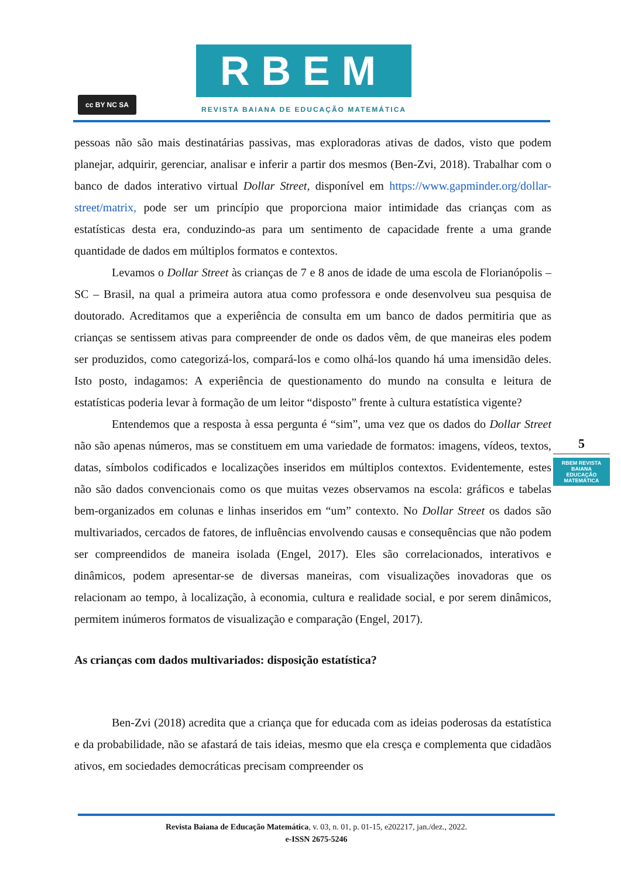cc BY NC SA
RBEM
REVISTA BAIANA DE EDUCAÇÃO MATEMÁTICA
pessoas não são mais destinatárias passivas, mas exploradoras ativas de dados, visto que podem planejar, adquirir, gerenciar, analisar e inferir a partir dos mesmos (Ben-Zvi, 2018). Trabalhar com o banco de dados interativo virtual Dollar Street, disponível em https://www.gapminder.org/dollar-street/matrix, pode ser um princípio que proporciona maior intimidade das crianças com as estatísticas desta era, conduzindo-as para um sentimento de capacidade frente a uma grande quantidade de dados em múltiplos formatos e contextos.
Levamos o Dollar Street às crianças de 7 e 8 anos de idade de uma escola de Florianópolis – SC – Brasil, na qual a primeira autora atua como professora e onde desenvolveu sua pesquisa de doutorado. Acreditamos que a experiência de consulta em um banco de dados permitiria que as crianças se sentissem ativas para compreender de onde os dados vêm, de que maneiras eles podem ser produzidos, como categorizá-los, compará-los e como olhá-los quando há uma imensidão deles. Isto posto, indagamos: A experiência de questionamento do mundo na consulta e leitura de estatísticas poderia levar à formação de um leitor “disposto” frente à cultura estatística vigente?
Entendemos que a resposta à essa pergunta é “sim”, uma vez que os dados do Dollar Street não são apenas números, mas se constituem em uma variedade de formatos: imagens, vídeos, textos, datas, símbolos codificados e localizações inseridos em múltiplos contextos. Evidentemente, estes não são dados convencionais como os que muitas vezes observamos na escola: gráficos e tabelas bem-organizados em colunas e linhas inseridos em “um” contexto. No Dollar Street os dados são multivariados, cercados de fatores, de influências envolvendo causas e consequências que não podem ser compreendidos de maneira isolada (Engel, 2017). Eles são correlacionados, interativos e dinâmicos, podem apresentar-se de diversas maneiras, com visualizações inovadoras que os relacionam ao tempo, à localização, à economia, cultura e realidade social, e por serem dinâmicos, permitem inúmeros formatos de visualização e comparação (Engel, 2017).
As crianças com dados multivariados: disposição estatística?
Ben-Zvi (2018) acredita que a criança que for educada com as ideias poderosas da estatística e da probabilidade, não se afastará de tais ideias, mesmo que ela cresça e complementa que cidadãos ativos, em sociedades democráticas precisam compreender os
5
RBEM REVISTA BAIANA EDUCAÇÃO MATEMÁTICA
Revista Baiana de Educação Matemática, v. 03, n. 01, p. 01-15, e202217, jan./dez., 2022.
e-ISSN 2675-5246